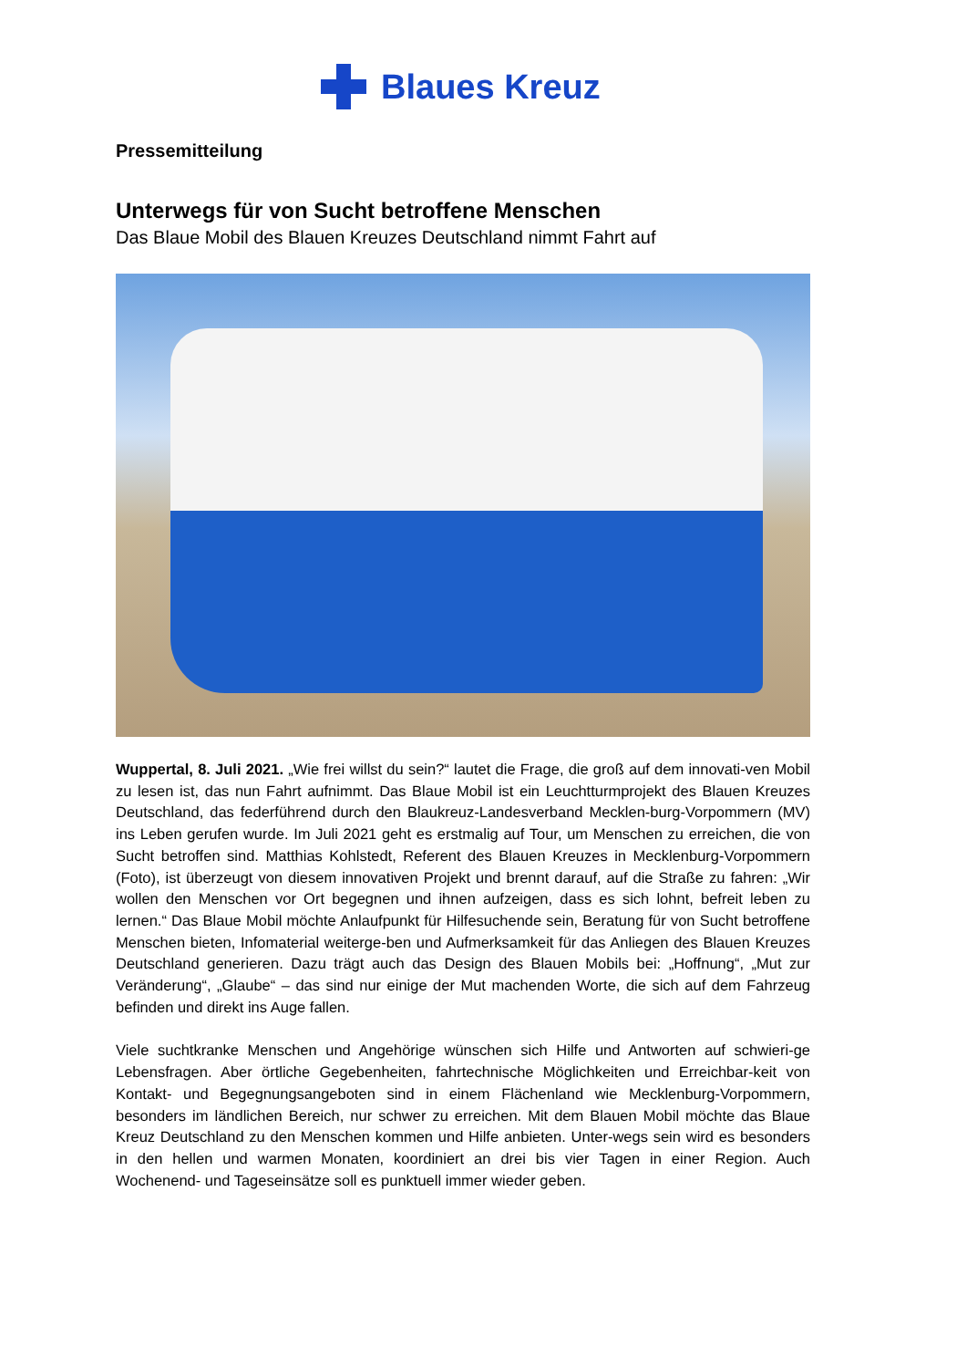Blaues Kreuz
Pressemitteilung
Unterwegs für von Sucht betroffene Menschen
Das Blaue Mobil des Blauen Kreuzes Deutschland nimmt Fahrt auf
Wuppertal, 8. Juli 2021. „Wie frei willst du sein?“ lautet die Frage, die groß auf dem innovati-ven Mobil zu lesen ist, das nun Fahrt aufnimmt. Das Blaue Mobil ist ein Leuchtturmprojekt des Blauen Kreuzes Deutschland, das federführend durch den Blaukreuz-Landesverband Mecklen-burg-Vorpommern (MV) ins Leben gerufen wurde. Im Juli 2021 geht es erstmalig auf Tour, um Menschen zu erreichen, die von Sucht betroffen sind. Matthias Kohlstedt, Referent des Blauen Kreuzes in Mecklenburg-Vorpommern (Foto), ist überzeugt von diesem innovativen Projekt und brennt darauf, auf die Straße zu fahren: „Wir wollen den Menschen vor Ort begegnen und ihnen aufzeigen, dass es sich lohnt, befreit leben zu lernen.“ Das Blaue Mobil möchte Anlaufpunkt für Hilfesuchende sein, Beratung für von Sucht betroffene Menschen bieten, Infomaterial weiterge-ben und Aufmerksamkeit für das Anliegen des Blauen Kreuzes Deutschland generieren. Dazu trägt auch das Design des Blauen Mobils bei: „Hoffnung“, „Mut zur Veränderung“, „Glaube“ – das sind nur einige der Mut machenden Worte, die sich auf dem Fahrzeug befinden und direkt ins Auge fallen.
Viele suchtkranke Menschen und Angehörige wünschen sich Hilfe und Antworten auf schwieri-ge Lebensfragen. Aber örtliche Gegebenheiten, fahrtechnische Möglichkeiten und Erreichbar-keit von Kontakt- und Begegnungsangeboten sind in einem Flächenland wie Mecklenburg-Vorpommern, besonders im ländlichen Bereich, nur schwer zu erreichen. Mit dem Blauen Mobil möchte das Blaue Kreuz Deutschland zu den Menschen kommen und Hilfe anbieten. Unter-wegs sein wird es besonders in den hellen und warmen Monaten, koordiniert an drei bis vier Tagen in einer Region. Auch Wochenend- und Tageseinsätze soll es punktuell immer wieder geben.